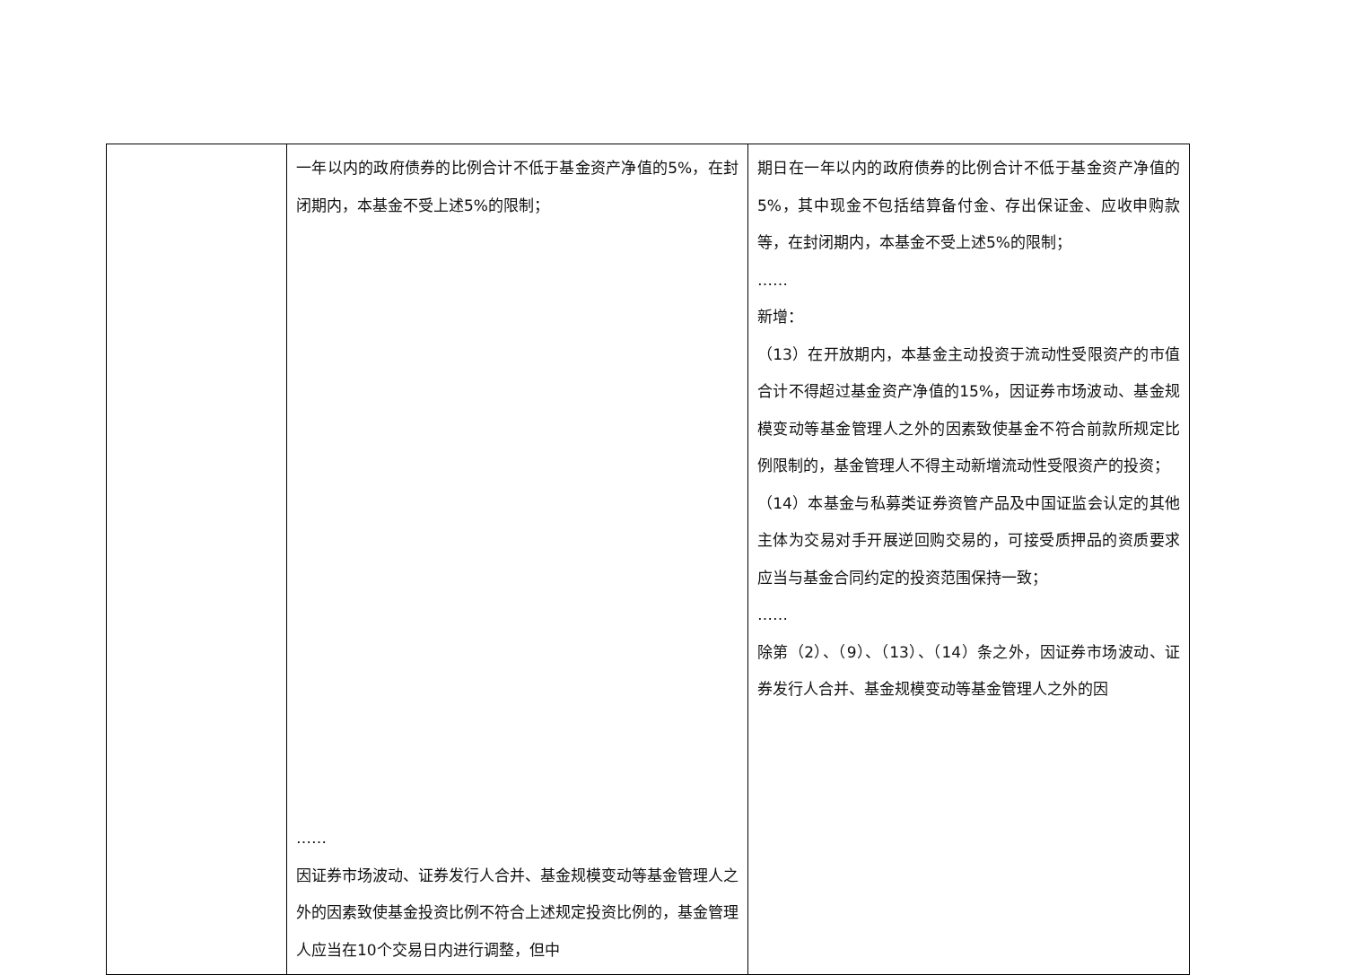| | 一年以内的政府债券的比例合计不低于基金资产净值的5%，在封闭期内，本基金不受上述5%的限制； …… 因证券市场波动、证券发行人合并、基金规模变动等基金管理人之外的因素致使基金投资比例不符合上述规定投资比例的，基金管理人应当在10个交易日内进行调整，但中 | 期日在一年以内的政府债券的比例合计不低于基金资产净值的5%，其中现金不包括结算备付金、存出保证金、应收申购款等，在封闭期内，本基金不受上述5%的限制； …… 新增： （13）在开放期内，本基金主动投资于流动性受限资产的市值合计不得超过基金资产净值的15%，因证券市场波动、基金规模变动等基金管理人之外的因素致使基金不符合前款所规定比例限制的，基金管理人不得主动新增流动性受限资产的投资； （14）本基金与私募类证券资管产品及中国证监会认定的其他主体为交易对手开展逆回购交易的，可接受质押品的资质要求应当与基金合同约定的投资范围保持一致； …… 除第（2）、（9）、（13）、（14）条之外，因证券市场波动、证券发行人合并、基金规模变动等基金管理人之外的因 |